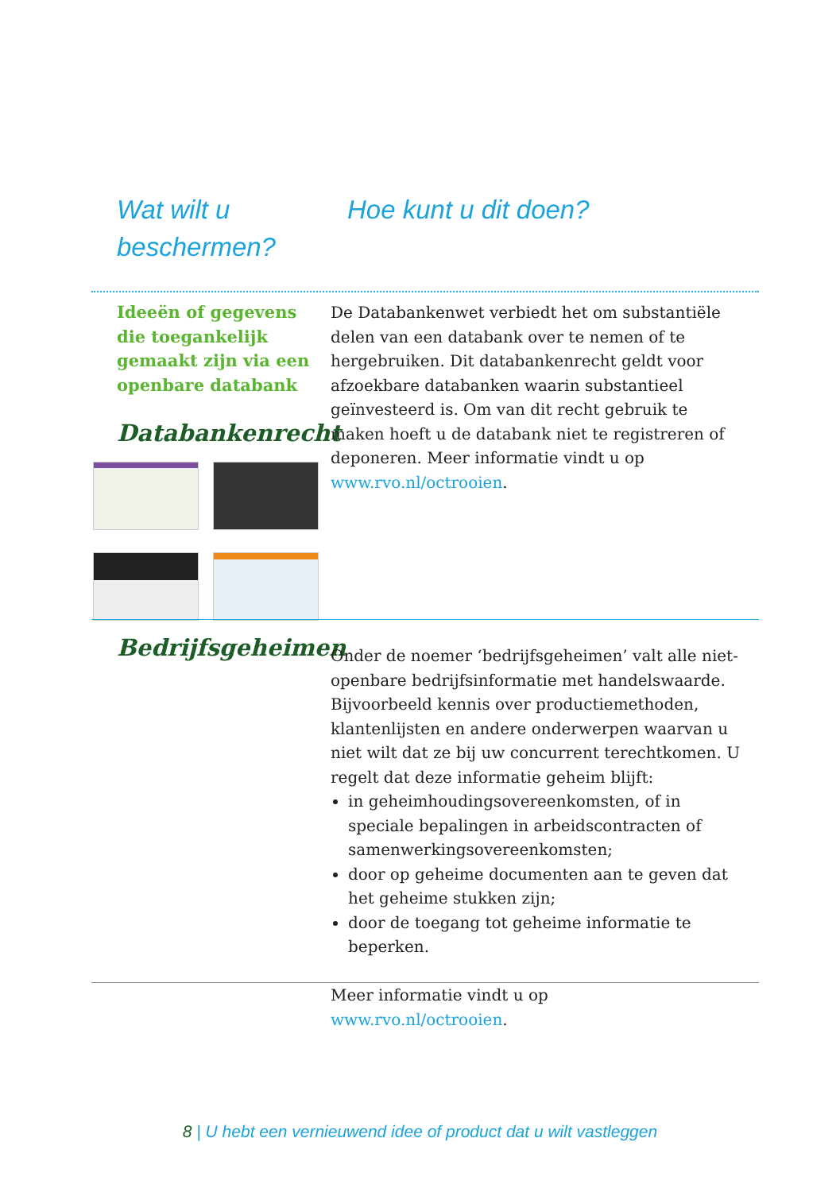Wat wilt u
beschermen?
Hoe kunt u dit doen?
Ideeën of gegevens die toegankelijk gemaakt zijn via een openbare databank
Databankenrecht
De Databankenwet verbiedt het om substantiële delen van een databank over te nemen of te hergebruiken. Dit databankenrecht geldt voor afzoekbare databanken waarin substantieel geïnvesteerd is. Om van dit recht gebruik te maken hoeft u de databank niet te registreren of deponeren. Meer informatie vindt u op www.rvo.nl/octrooien.
Bedrijfsgeheimen
Onder de noemer ‘bedrijfsgeheimen’ valt alle niet-openbare bedrijfsinformatie met handelswaarde. Bijvoorbeeld kennis over productiemethoden, klantenlijsten en andere onderwerpen waarvan u niet wilt dat ze bij uw concurrent terechtkomen. U regelt dat deze informatie geheim blijft:
in geheimhoudingsovereenkomsten, of in speciale bepalingen in arbeidscontracten of samenwerkingsovereenkomsten;
door op geheime documenten aan te geven dat het geheime stukken zijn;
door de toegang tot geheime informatie te beperken.
Meer informatie vindt u op
www.rvo.nl/octrooien.
8 | U hebt een vernieuwend idee of product dat u wilt vastleggen